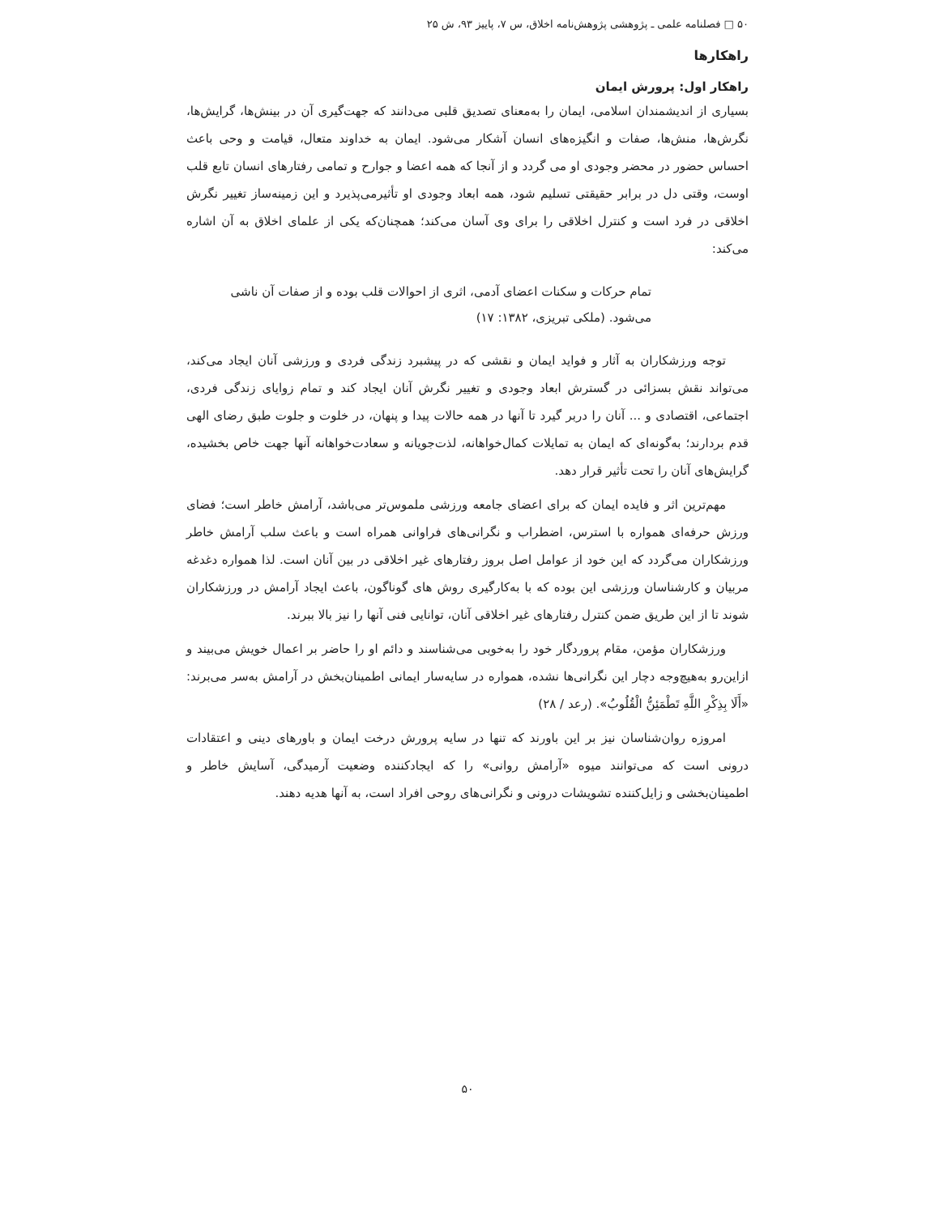۵۰ □ فصلنامه علمی ـ پژوهشی پژوهش‌نامه اخلاق، س ۷، پاییز ۹۳، ش ۲۵
راهکارها
راهکار اول: پرورش ایمان
بسیاری از اندیشمندان اسلامی، ایمان را به‌معنای تصدیق قلبی می‌دانند که جهت‌گیری آن در بینش‌ها، گرایش‌ها، نگرش‌ها، منش‌ها، صفات و انگیزه‌های انسان آشکار می‌شود. ایمان به خداوند متعال، قیامت و وحی باعث احساس حضور در محضر وجودی او می گردد و از آنجا که همه اعضا و جوارح و تمامی رفتارهای انسان تابع قلب اوست، وقتی دل در برابر حقیقتی تسلیم شود، همه ابعاد وجودی او تأثیرمی‌پذیرد و این زمینه‌ساز تغییر نگرش اخلاقی در فرد است و کنترل اخلاقی را برای وی آسان می‌کند؛ همچنان‌که یکی از علمای اخلاق به آن اشاره می‌کند:
تمام حرکات و سکنات اعضای آدمی، اثری از احوالات قلب بوده و از صفات آن ناشی می‌شود. (ملکی تبریزی، ۱۳۸۲: ۱۷)
توجه ورزشکاران به آثار و فواید ایمان و نقشی که در پیشبرد زندگی فردی و ورزشی آنان ایجاد می‌کند، می‌تواند نقش بسزائی در گسترش ابعاد وجودی و تغییر نگرش آنان ایجاد کند و تمام زوایای زندگی فردی، اجتماعی، اقتصادی و ... آنان را دربر گیرد تا آنها در همه حالات پیدا و پنهان، در خلوت و جلوت طبق رضای الهی قدم بردارند؛ به‌گونه‌ای که ایمان به تمایلات کمال‌خواهانه، لذت‌جویانه و سعادت‌خواهانه آنها جهت خاص بخشیده، گرایش‌های آنان را تحت تأثیر قرار دهد.
مهم‌ترین اثر و فایده ایمان که برای اعضای جامعه ورزشی ملموس‌تر می‌باشد، آرامش خاطر است؛ فضای ورزش حرفه‌ای همواره با استرس، اضطراب و نگرانی‌های فراوانی همراه است و باعث سلب آرامش خاطر ورزشکاران می‌گردد که این خود از عوامل اصل بروز رفتارهای غیر اخلاقی در بین آنان است. لذا همواره دغدغه مربیان و کارشناسان ورزشی این بوده که با به‌کارگیری روش های گوناگون، باعث ایجاد آرامش در ورزشکاران شوند تا از این طریق ضمن کنترل رفتارهای غیر اخلاقی آنان، توانایی فنی آنها را نیز بالا ببرند.
ورزشکاران مؤمن، مقام پروردگار خود را به‌خوبی می‌شناسند و دائم او را حاضر بر اعمال خویش می‌بیند و ازاین‌رو به‌هیچ‌وجه دچار این نگرانی‌ها نشده، همواره در سایه‌سار ایمانی اطمینان‌بخش در آرامش به‌سر می‌برند: «أَلَا بِذِكْرِ اللَّهِ تَطْمَئِنُّ الْقُلُوبُ». (رعد / ۲۸)
امروزه روان‌شناسان نیز بر این باورند که تنها در سایه پرورش درخت ایمان و باورهای دینی و اعتقادات درونی است که می‌توانند میوه «آرامش روانی» را که ایجادکننده وضعیت آرمیدگی، آسایش خاطر و اطمینان‌بخشی و زایل‌کننده تشویشات درونی و نگرانی‌های روحی افراد است، به آنها هدیه دهند.
۵۰